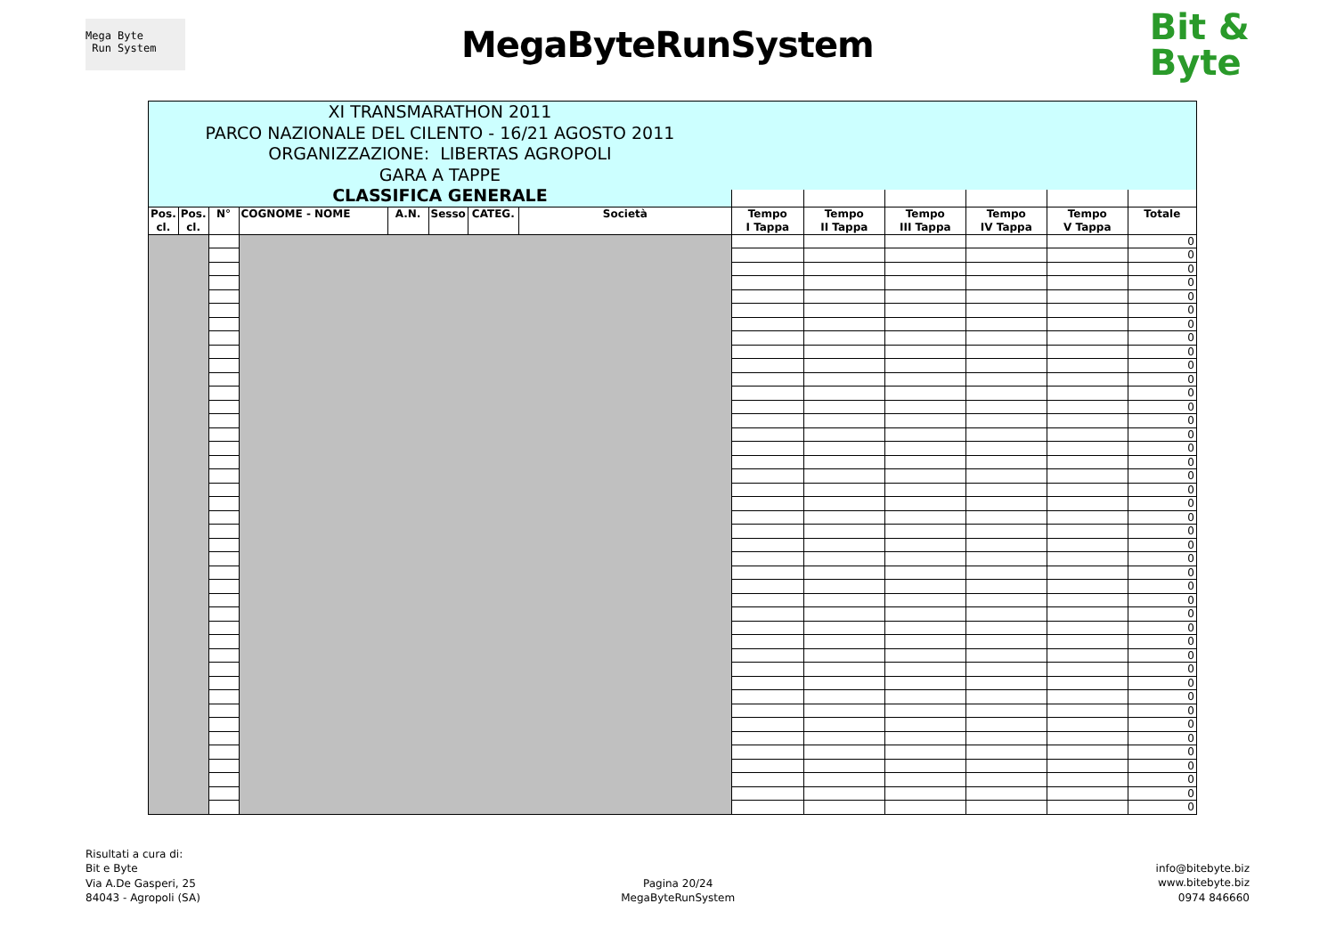Mega Byte
Run System
MegaByteRunSystem
Bit &
Byte
| XI TRANSMARATHON 2011 PARCO NAZIONALE DEL CILENTO - 16/21 AGOSTO 2011 ORGANIZZAZIONE: LIBERTAS AGROPOLI GARA A TAPPE CLASSIFICA GENERALE | | | | | | | | | | | | | |
| Pos. cl. | Pos. cl. | N° | COGNOME - NOME | A.N. | Sesso | CATEG. | Società | Tempo I Tappa | Tempo II Tappa | Tempo III Tappa | Tempo IV Tappa | Tempo V Tappa | Totale |
| | | | | | | | | | | | | | 0 |
| | | | | | | | | | | | | | 0 |
| | | | | | | | | | | | | | 0 |
| | | | | | | | | | | | | | 0 |
| | | | | | | | | | | | | | 0 |
| | | | | | | | | | | | | | 0 |
| | | | | | | | | | | | | | 0 |
| | | | | | | | | | | | | | 0 |
| | | | | | | | | | | | | | 0 |
| | | | | | | | | | | | | | 0 |
| | | | | | | | | | | | | | 0 |
| | | | | | | | | | | | | | 0 |
| | | | | | | | | | | | | | 0 |
| | | | | | | | | | | | | | 0 |
| | | | | | | | | | | | | | 0 |
| | | | | | | | | | | | | | 0 |
| | | | | | | | | | | | | | 0 |
| | | | | | | | | | | | | | 0 |
| | | | | | | | | | | | | | 0 |
| | | | | | | | | | | | | | 0 |
| | | | | | | | | | | | | | 0 |
| | | | | | | | | | | | | | 0 |
| | | | | | | | | | | | | | 0 |
| | | | | | | | | | | | | | 0 |
| | | | | | | | | | | | | | 0 |
| | | | | | | | | | | | | | 0 |
| | | | | | | | | | | | | | 0 |
| | | | | | | | | | | | | | 0 |
| | | | | | | | | | | | | | 0 |
| | | | | | | | | | | | | | 0 |
| | | | | | | | | | | | | | 0 |
| | | | | | | | | | | | | | 0 |
| | | | | | | | | | | | | | 0 |
| | | | | | | | | | | | | | 0 |
| | | | | | | | | | | | | | 0 |
| | | | | | | | | | | | | | 0 |
| | | | | | | | | | | | | | 0 |
| | | | | | | | | | | | | | 0 |
| | | | | | | | | | | | | | 0 |
| | | | | | | | | | | | | | 0 |
| | | | | | | | | | | | | | 0 |
| | | | | | | | | | | | | | 0 |
Risultati a cura di:
Bit e Byte
Via A.De Gasperi, 25
84043 - Agropoli (SA)
Pagina 20/24
MegaByteRunSystem
info@bitebyte.biz
www.bitebyte.biz
0974 846660